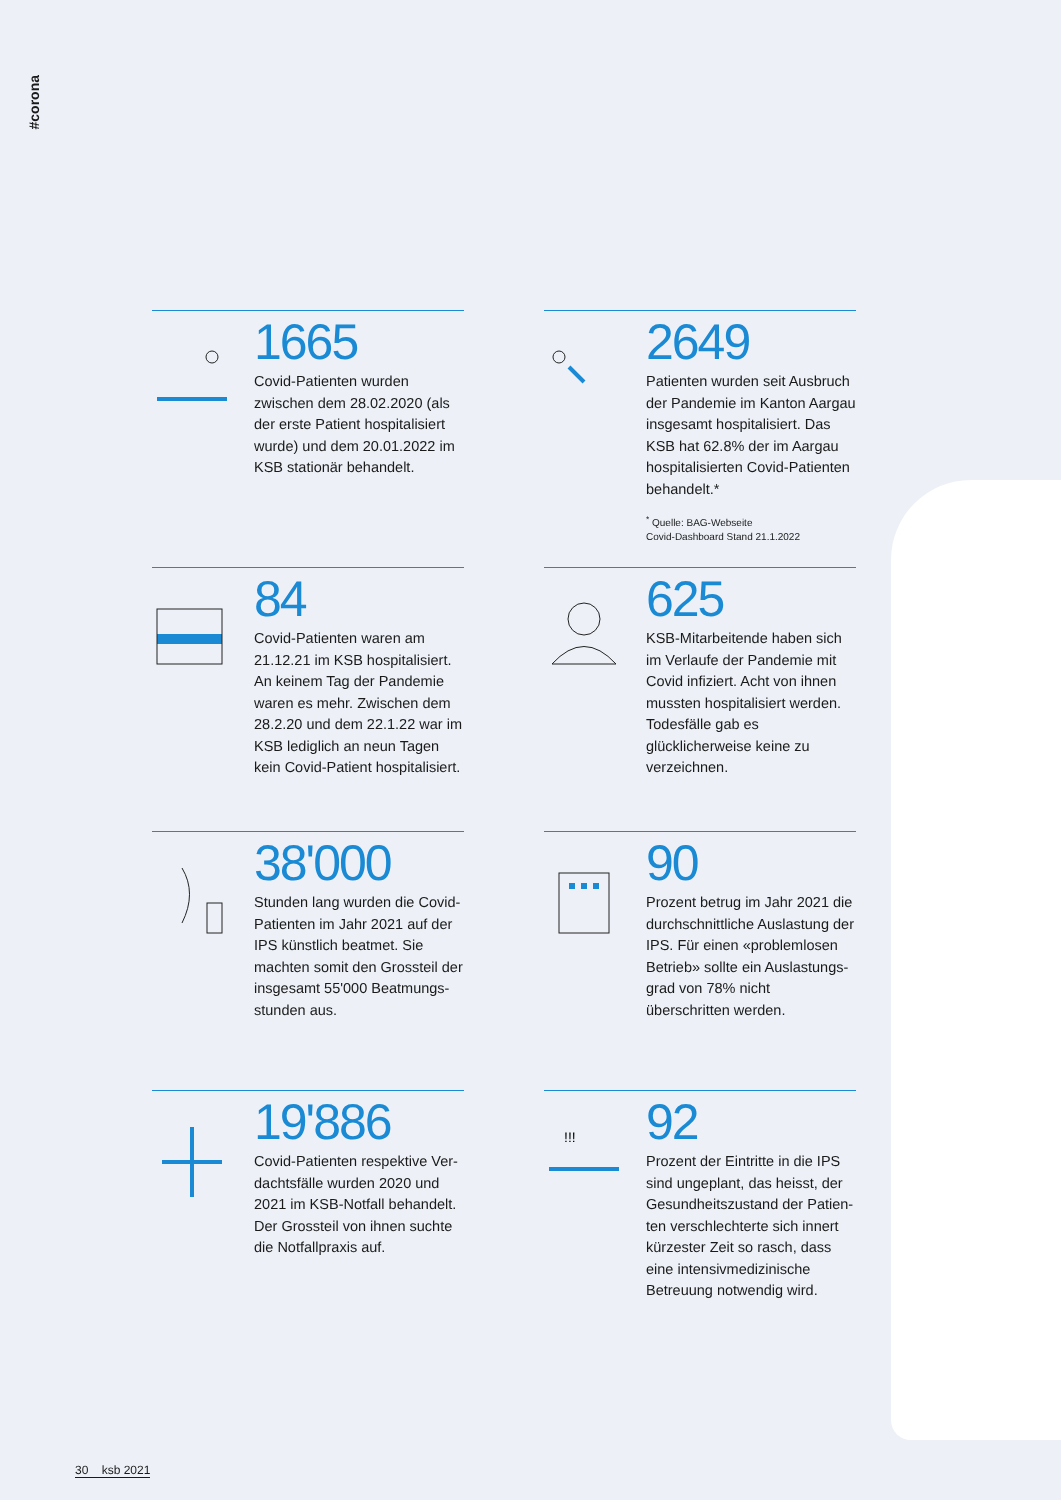#corona
1665
Covid-Patienten wurden zwischen dem 28.02.2020 (als der erste Patient hospitalisiert wurde) und dem 20.01.2022 im KSB statio­när behandelt.
2649
Patienten wurden seit Ausbruch der Pandemie im Kanton Aargau insgesamt hospitalisiert. Das KSB hat 62.8% der im Aargau hospitali­sierten Covid-Patienten behandelt.*
<sup>*</sup> Quelle: BAG-Webseite
Covid-Dashboard Stand 21.1.2022
84
Covid-Patienten waren am 21.12.21 im KSB hospitalisiert. An keinem Tag der Pandemie waren es mehr. Zwischen dem 28.2.20 und dem 22.1.22 war im KSB lediglich an neun Tagen kein Covid-Patient hospitalisiert.
625
KSB-Mitarbeitende haben sich im Verlaufe der Pandemie mit Covid infiziert. Acht von ihnen mussten hospitalisiert werden. Todesfälle gab es glücklicherweise keine zu verzeichnen.
38'000
Stunden lang wurden die Covid-Patienten im Jahr 2021 auf der IPS künstlich beatmet. Sie machten somit den Grossteil der insgesamt 55'000 Beatmungs­stunden aus.
90
Prozent betrug im Jahr 2021 die durchschnittliche Auslastung der IPS. Für einen «problemlosen Betrieb» sollte ein Auslastungs­grad von 78% nicht überschritten werden.
19'886
Covid-Patienten respektive Ver­dachtsfälle wurden 2020 und 2021 im KSB-Notfall behandelt. Der Grossteil von ihnen suchte die Notfallpraxis auf.
!!!
92
Prozent der Eintritte in die IPS sind ungeplant, das heisst, der Gesundheitszustand der Patien­ten verschlechterte sich innert kürzester Zeit so rasch, dass eine intensivmedizinische Betreuung notwendig wird.
30 ksb 2021